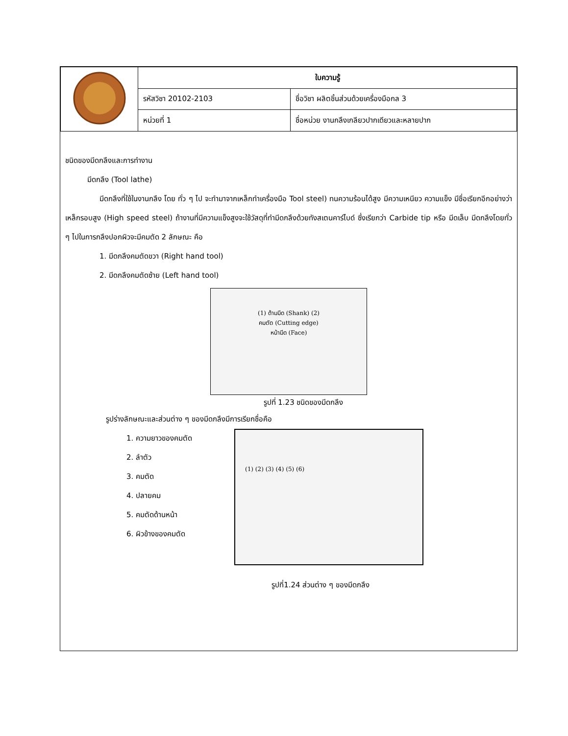| | ใบความรู้ | |
| | รหัสวิชา 20102-2103 | ชื่อวิชา ผลิตชิ้นส่วนด้วยเครื่องมือกล 3 |
| | หน่วยที่ 1 | ชื่อหน่วย งานกลึงเกลียวปากเดียวและหลายปาก |
ชนิดของมีดกลึงและการทำงาน
มีดกลึง (Tool lathe)
มีดกลึงที่ใช้ในงานกลึง โดย ทั่ว ๆ ไป จะทำมาจากเหล็กทำเครื่องมือ Tool steel) ทนความร้อนได้สูง มีความเหนียว ความแข็ง มีชื่อเรียกอีกอย่างว่า เหล็กรอบสูง (High speed steel) ถ้างานที่มีความแข็งสูงจะใช้วัสดุที่ทำมีดกลึงด้วยทังสเตนคาร์ไบด์ ซึ่งเรียกว่า Carbide tip หรือ มีดเล็บ มีดกลึงโดยทั่ว ๆ ไปในการกลึงปอกผิวจะมีคมตัด 2 ลักษณะ คือ
1. มีดกลึงคมตัดขวา (Right hand tool)
2. มีดกลึงคมตัดซ้าย (Left hand tool)
(1) ด้ามมีด (Shank) (2)
คมตัด (Cutting edge)
หน้ามีด (Face)
รูปที่ 1.23 ชนิดของมีดกลึง
รูปร่างลักษณะและส่วนต่าง ๆ ของมีดกลึงมีการเรียกชื่อคือ
1. ความยาวของคมตัด
2. ลำตัว
3. คมตัด
4. ปลายคม
5. คมตัดด้านหน้า
6. ผิวข้างของคมตัด
(1) (2) (3) (4) (5) (6)
รูปที่1.24 ส่วนต่าง ๆ ของมีดกลึง